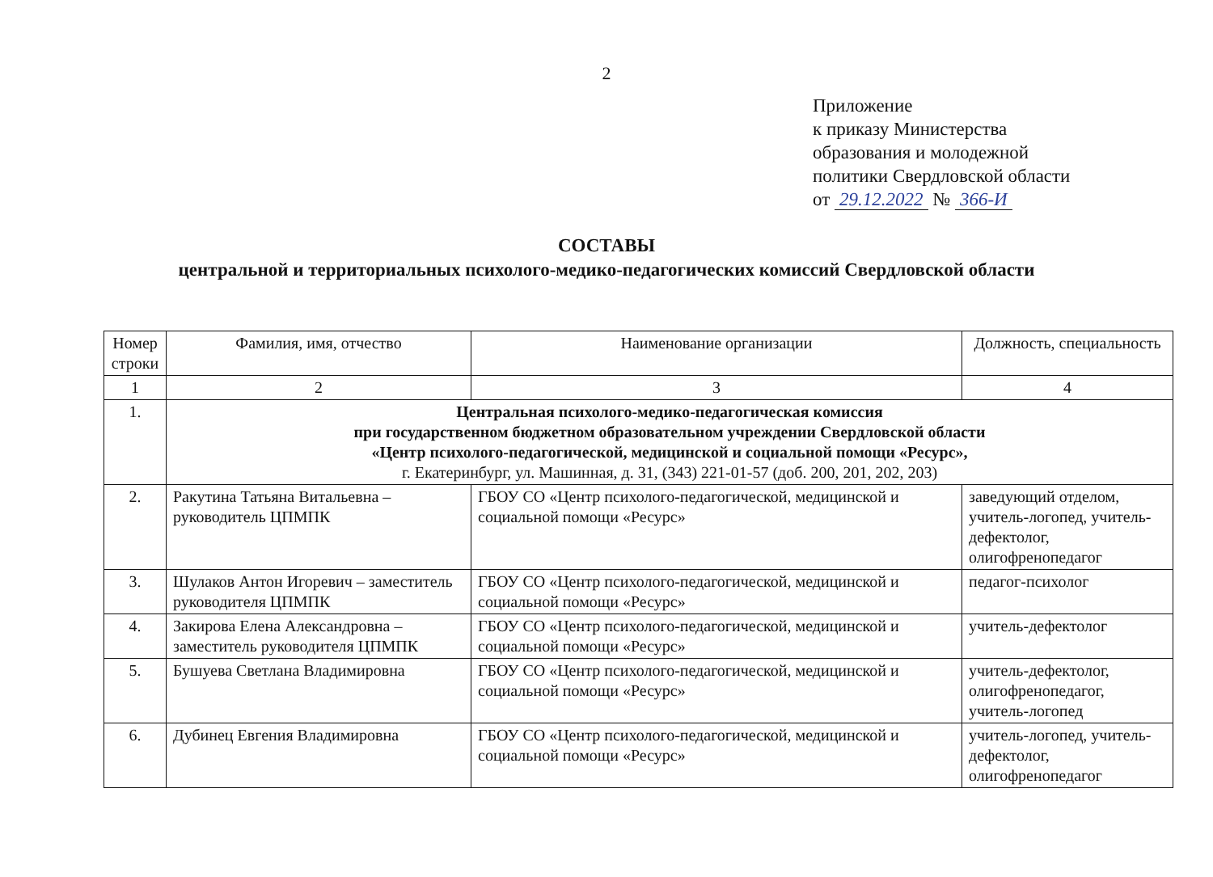2
Приложение
к приказу Министерства
образования и молодежной
политики Свердловской области
от 29.12.2022 № 366-И
СОСТАВЫ
центральной и территориальных психолого-медико-педагогических комиссий Свердловской области
| Номер строки | Фамилия, имя, отчество | Наименование организации | Должность, специальность |
| --- | --- | --- | --- |
| 1 | 2 | 3 | 4 |
| 1. | Центральная психолого-медико-педагогическая комиссия при государственном бюджетном образовательном учреждении Свердловской области «Центр психолого-педагогической, медицинской и социальной помощи «Ресурс», г. Екатеринбург, ул. Машинная, д. 31, (343) 221-01-57 (доб. 200, 201, 202, 203) | | |
| 2. | Ракутина Татьяна Витальевна – руководитель ЦПМПК | ГБОУ СО «Центр психолого-педагогической, медицинской и социальной помощи «Ресурс» | заведующий отделом, учитель-логопед, учитель-дефектолог, олигофренопедагог |
| 3. | Шулаков Антон Игоревич – заместитель руководителя ЦПМПК | ГБОУ СО «Центр психолого-педагогической, медицинской и социальной помощи «Ресурс» | педагог-психолог |
| 4. | Закирова Елена Александровна – заместитель руководителя ЦПМПК | ГБОУ СО «Центр психолого-педагогической, медицинской и социальной помощи «Ресурс» | учитель-дефектолог |
| 5. | Бушуева Светлана Владимировна | ГБОУ СО «Центр психолого-педагогической, медицинской и социальной помощи «Ресурс» | учитель-дефектолог, олигофренопедагог, учитель-логопед |
| 6. | Дубинец Евгения Владимировна | ГБОУ СО «Центр психолого-педагогической, медицинской и социальной помощи «Ресурс» | учитель-логопед, учитель-дефектолог, олигофренопедагог |